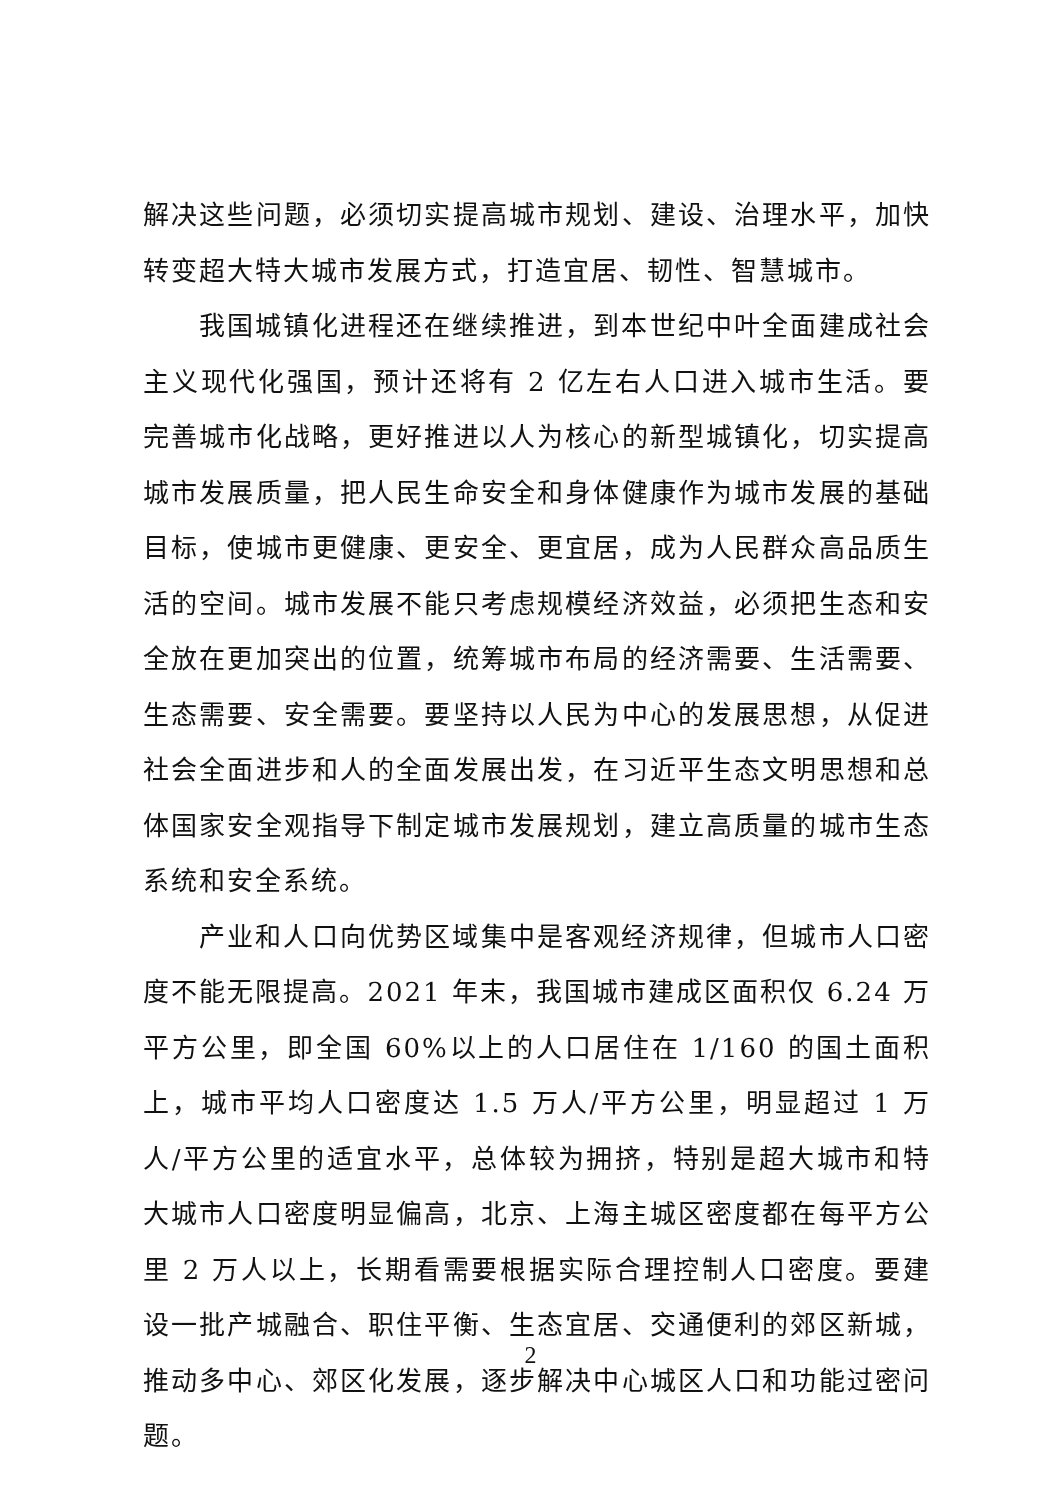解决这些问题，必须切实提高城市规划、建设、治理水平，加快转变超大特大城市发展方式，打造宜居、韧性、智慧城市。
我国城镇化进程还在继续推进，到本世纪中叶全面建成社会主义现代化强国，预计还将有 2 亿左右人口进入城市生活。要完善城市化战略，更好推进以人为核心的新型城镇化，切实提高城市发展质量，把人民生命安全和身体健康作为城市发展的基础目标，使城市更健康、更安全、更宜居，成为人民群众高品质生活的空间。城市发展不能只考虑规模经济效益，必须把生态和安全放在更加突出的位置，统筹城市布局的经济需要、生活需要、生态需要、安全需要。要坚持以人民为中心的发展思想，从促进社会全面进步和人的全面发展出发，在习近平生态文明思想和总体国家安全观指导下制定城市发展规划，建立高质量的城市生态系统和安全系统。
产业和人口向优势区域集中是客观经济规律，但城市人口密度不能无限提高。2021 年末，我国城市建成区面积仅 6.24 万平方公里，即全国 60%以上的人口居住在 1/160 的国土面积上，城市平均人口密度达 1.5 万人/平方公里，明显超过 1 万人/平方公里的适宜水平，总体较为拥挤，特别是超大城市和特大城市人口密度明显偏高，北京、上海主城区密度都在每平方公里 2 万人以上，长期看需要根据实际合理控制人口密度。要建设一批产城融合、职住平衡、生态宜居、交通便利的郊区新城，推动多中心、郊区化发展，逐步解决中心城区人口和功能过密问题。
2